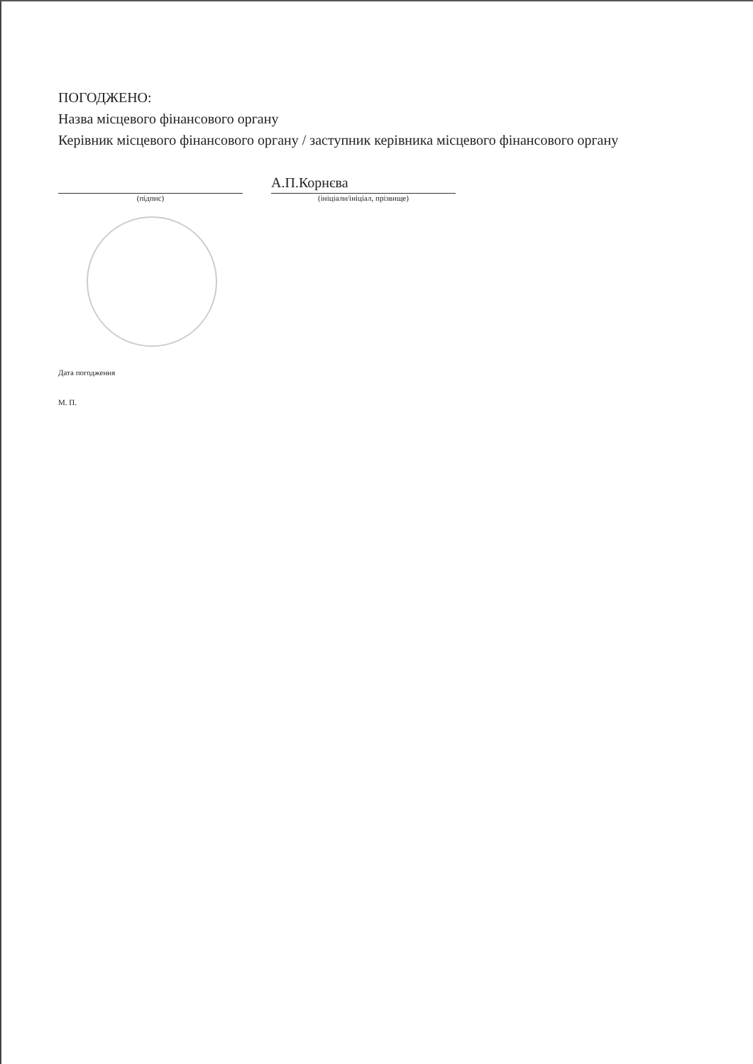ПОГОДЖЕНО:
Назва місцевого фінансового органу
Керівник місцевого фінансового органу / заступник керівника місцевого фінансового органу
(підпис)
А.П.Корнєва
(ініціали/ініціал, прізвище)
Дата погодження
М. П.